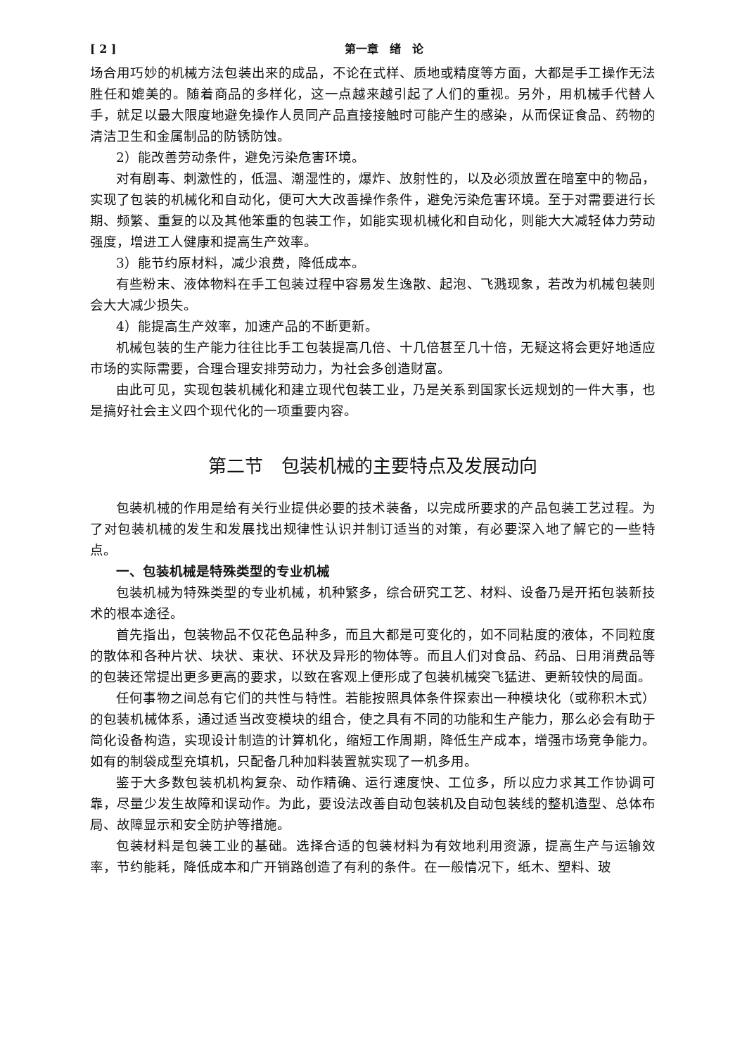[ 2 ] 第一章　绪　论
场合用巧妙的机械方法包装出来的成品，不论在式样、质地或精度等方面，大都是手工操作无法胜任和媲美的。随着商品的多样化，这一点越来越引起了人们的重视。另外，用机械手代替人手，就足以最大限度地避免操作人员同产品直接接触时可能产生的感染，从而保证食品、药物的清洁卫生和金属制品的防锈防蚀。
2）能改善劳动条件，避免污染危害环境。
对有剧毒、刺激性的，低温、潮湿性的，爆炸、放射性的，以及必须放置在暗室中的物品，实现了包装的机械化和自动化，便可大大改善操作条件，避免污染危害环境。至于对需要进行长期、频繁、重复的以及其他笨重的包装工作，如能实现机械化和自动化，则能大大减轻体力劳动强度，增进工人健康和提高生产效率。
3）能节约原材料，减少浪费，降低成本。
有些粉末、液体物料在手工包装过程中容易发生逸散、起泡、飞溅现象，若改为机械包装则会大大减少损失。
4）能提高生产效率，加速产品的不断更新。
机械包装的生产能力往往比手工包装提高几倍、十几倍甚至几十倍，无疑这将会更好地适应市场的实际需要，合理合理安排劳动力，为社会多创造财富。
由此可见，实现包装机械化和建立现代包装工业，乃是关系到国家长远规划的一件大事，也是搞好社会主义四个现代化的一项重要内容。
第二节　包装机械的主要特点及发展动向
包装机械的作用是给有关行业提供必要的技术装备，以完成所要求的产品包装工艺过程。为了对包装机械的发生和发展找出规律性认识并制订适当的对策，有必要深入地了解它的一些特点。
一、包装机械是特殊类型的专业机械
包装机械为特殊类型的专业机械，机种繁多，综合研究工艺、材料、设备乃是开拓包装新技术的根本途径。
首先指出，包装物品不仅花色品种多，而且大都是可变化的，如不同粘度的液体，不同粒度的散体和各种片状、块状、束状、环状及异形的物体等。而且人们对食品、药品、日用消费品等的包装还常提出更多更高的要求，以致在客观上便形成了包装机械突飞猛进、更新较快的局面。
任何事物之间总有它们的共性与特性。若能按照具体条件探索出一种模块化（或称积木式）的包装机械体系，通过适当改变模块的组合，使之具有不同的功能和生产能力，那么必会有助于简化设备构造，实现设计制造的计算机化，缩短工作周期，降低生产成本，增强市场竞争能力。如有的制袋成型充填机，只配备几种加料装置就实现了一机多用。
鉴于大多数包装机机构复杂、动作精确、运行速度快、工位多，所以应力求其工作协调可靠，尽量少发生故障和误动作。为此，要设法改善自动包装机及自动包装线的整机造型、总体布局、故障显示和安全防护等措施。
包装材料是包装工业的基础。选择合适的包装材料为有效地利用资源，提高生产与运输效率，节约能耗，降低成本和广开销路创造了有利的条件。在一般情况下，纸木、塑料、玻